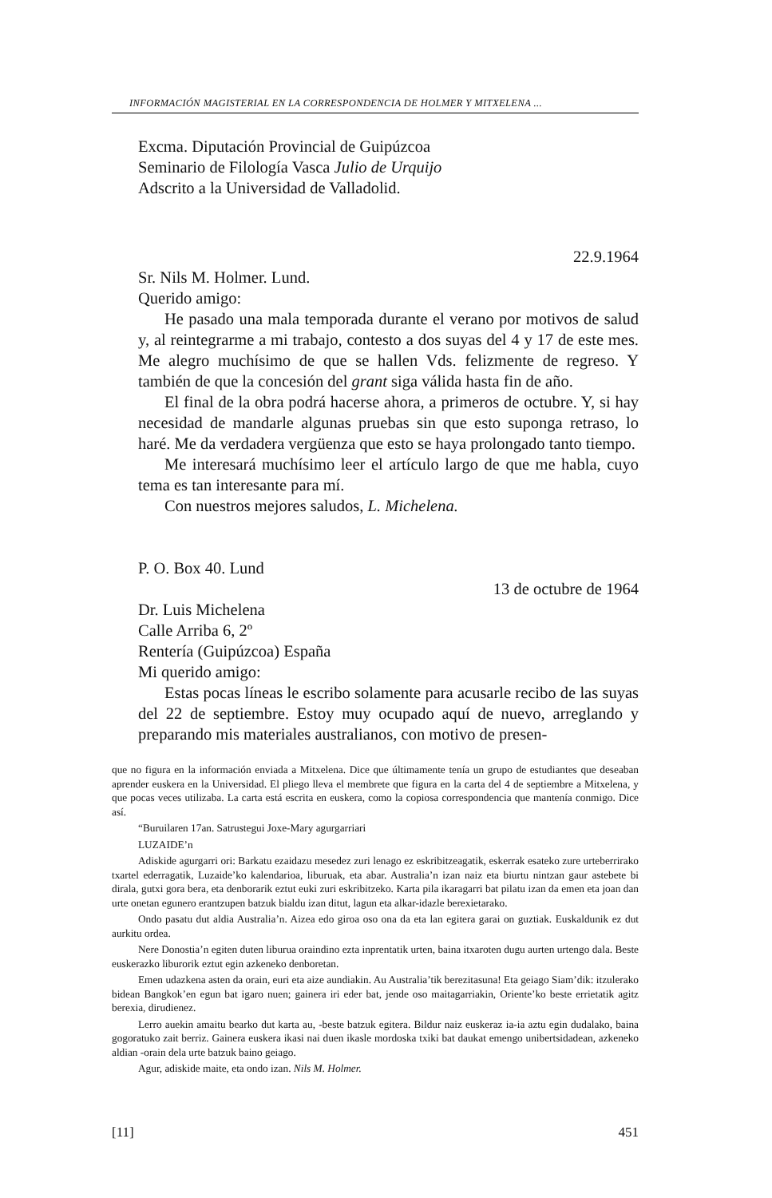INFORMACIÓN MAGISTERIAL EN LA CORRESPONDENCIA DE HOLMER Y MITXELENA ...
Excma. Diputación Provincial de Guipúzcoa
Seminario de Filología Vasca Julio de Urquijo
Adscrito a la Universidad de Valladolid.
22.9.1964
Sr. Nils M. Holmer. Lund.
Querido amigo:
He pasado una mala temporada durante el verano por motivos de salud y, al reintegrarme a mi trabajo, contesto a dos suyas del 4 y 17 de este mes. Me alegro muchísimo de que se hallen Vds. felizmente de regreso. Y también de que la concesión del grant siga válida hasta fin de año.
El final de la obra podrá hacerse ahora, a primeros de octubre. Y, si hay necesidad de mandarle algunas pruebas sin que esto suponga retraso, lo haré. Me da verdadera vergüenza que esto se haya prolongado tanto tiempo.
Me interesará muchísimo leer el artículo largo de que me habla, cuyo tema es tan interesante para mí.
Con nuestros mejores saludos, L. Michelena.
P. O. Box 40. Lund
13 de octubre de 1964
Dr. Luis Michelena
Calle Arriba 6, 2º
Rentería (Guipúzcoa) España
Mi querido amigo:
Estas pocas líneas le escribo solamente para acusarle recibo de las suyas del 22 de septiembre. Estoy muy ocupado aquí de nuevo, arreglando y preparando mis materiales australianos, con motivo de presen-
que no figura en la información enviada a Mitxelena. Dice que últimamente tenía un grupo de estudiantes que deseaban aprender euskera en la Universidad. El pliego lleva el membrete que figura en la carta del 4 de septiembre a Mitxelena, y que pocas veces utilizaba. La carta está escrita en euskera, como la copiosa correspondencia que mantenía conmigo. Dice así.
“Buruilaren 17an. Satrustegui Joxe-Mary agurgarriari
LUZAIDE’n
Adiskide agurgarri ori: Barkatu ezaidazu mesedez zuri lenago ez eskribitzeagatik, eskerrak esateko zure urteberrirako txartel ederragatik, Luzaide’ko kalendarioa, liburuak, eta abar. Australia’n izan naiz eta biurtu nintzan gaur astebete bi dirala, gutxi gora bera, eta denborarik eztut euki zuri eskribitzeko. Karta pila ikaragarri bat pilatu izan da emen eta joan dan urte onetan egunero erantzupen batzuk bialdu izan ditut, lagun eta alkar-idazle berexietarako.
Ondo pasatu dut aldia Australia’n. Aizea edo giroa oso ona da eta lan egitera garai on guztiak. Euskaldunik ez dut aurkitu ordea.
Nere Donostia’n egiten duten liburua oraindino ezta inprentatik urten, baina itxaroten dugu aurten urtengo dala. Beste euskerazko liburorik eztut egin azkeneko denboretan.
Emen udazkena asten da orain, euri eta aize aundiakin. Au Australia’tik berezitasuna! Eta geiago Siam’dik: itzulerako bidean Bangkok’en egun bat igaro nuen; gainera iri eder bat, jende oso maitagarriakin, Oriente’ko beste errietatik agitz berexia, dirudienez.
Lerro auekin amaitu bearko dut karta au, -beste batzuk egitera. Bildur naiz euskeraz ia-ia aztu egin dudalako, baina gogoratuko zait berriz. Gainera euskera ikasi nai duen ikasle mordoska txiki bat daukat emengo unibertsidadean, azkeneko aldian -orain dela urte batzuk baino geiago.
Agur, adiskide maite, eta ondo izan. Nils M. Holmer.
[11] 451